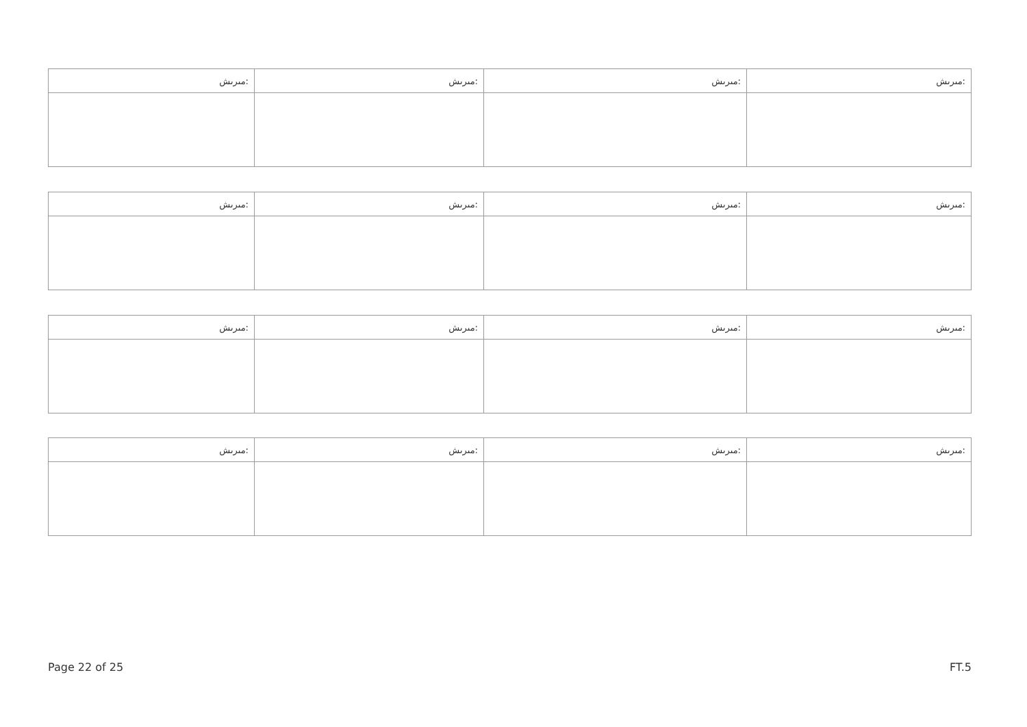| ﻣﯩﺮﯨﺶ: | ﻣﯩﺮﯨﺶ: | ﻣﯩﺮﯨﺶ: | ﻣﯩﺮﯨﺶ: |
| ﻣﯩﺮﯨﺶ: | ﻣﯩﺮﯨﺶ: | ﻣﯩﺮﯨﺶ: | ﻣﯩﺮﯨﺶ: |
| ﻣﯩﺮﯨﺶ: | ﻣﯩﺮﯨﺶ: | ﻣﯩﺮﯨﺶ: | ﻣﯩﺮﯨﺶ: |
| ﻣﯩﺮﯨﺶ: | ﻣﯩﺮﯨﺶ: | ﻣﯩﺮﯨﺶ: | ﻣﯩﺮﯨﺶ: |
Page 22 of 25 FT.5